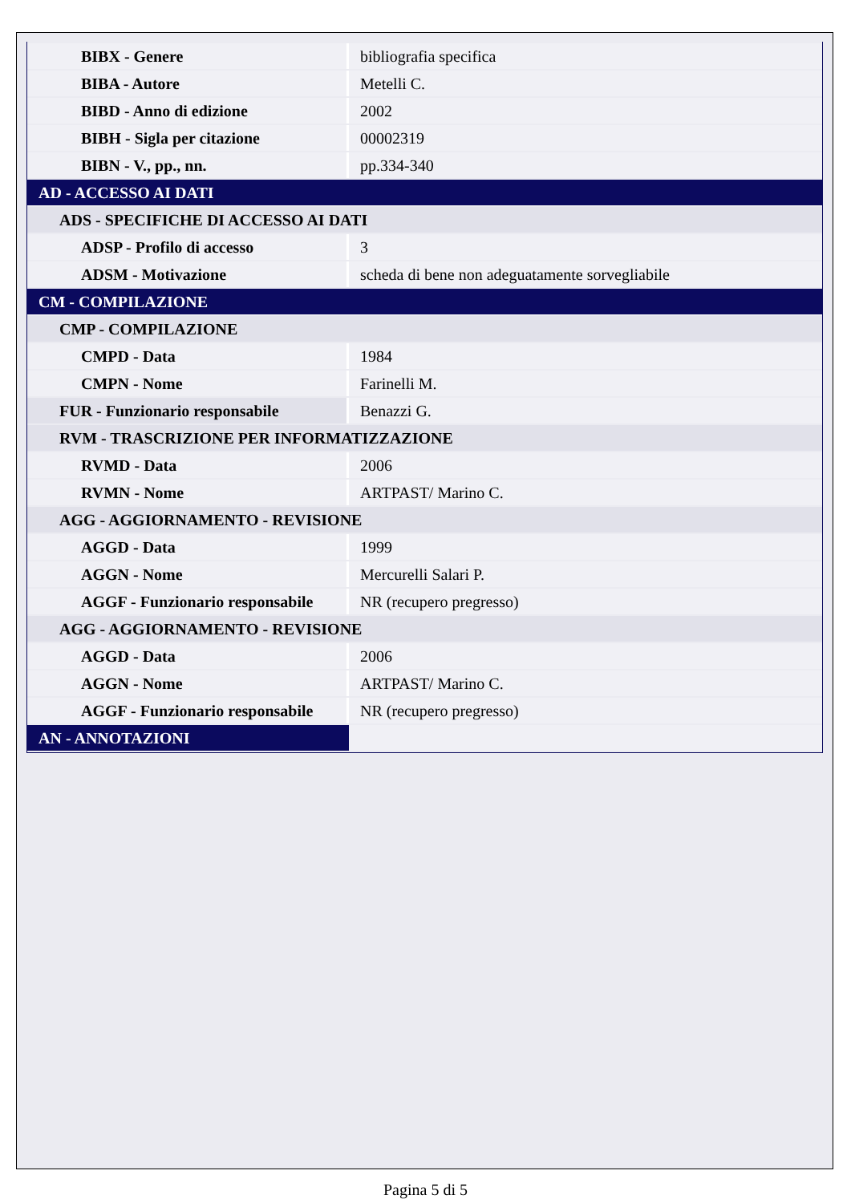| BIBX - Genere | bibliografia specifica |
| BIBA - Autore | Metelli C. |
| BIBD - Anno di edizione | 2002 |
| BIBH - Sigla per citazione | 00002319 |
| BIBN - V., pp., nn. | pp.334-340 |
| AD - ACCESSO AI DATI | |
| ADS - SPECIFICHE DI ACCESSO AI DATI | |
| ADSP - Profilo di accesso | 3 |
| ADSM - Motivazione | scheda di bene non adeguatamente sorvegliabile |
| CM - COMPILAZIONE | |
| CMP - COMPILAZIONE | |
| CMPD - Data | 1984 |
| CMPN - Nome | Farinelli M. |
| FUR - Funzionario responsabile | Benazzi G. |
| RVM - TRASCRIZIONE PER INFORMATIZZAZIONE | |
| RVMD - Data | 2006 |
| RVMN - Nome | ARTPAST/ Marino C. |
| AGG - AGGIORNAMENTO - REVISIONE | |
| AGGD - Data | 1999 |
| AGGN - Nome | Mercurelli Salari P. |
| AGGF - Funzionario responsabile | NR (recupero pregresso) |
| AGG - AGGIORNAMENTO - REVISIONE | |
| AGGD - Data | 2006 |
| AGGN - Nome | ARTPAST/ Marino C. |
| AGGF - Funzionario responsabile | NR (recupero pregresso) |
| AN - ANNOTAZIONI | |
Pagina 5 di 5